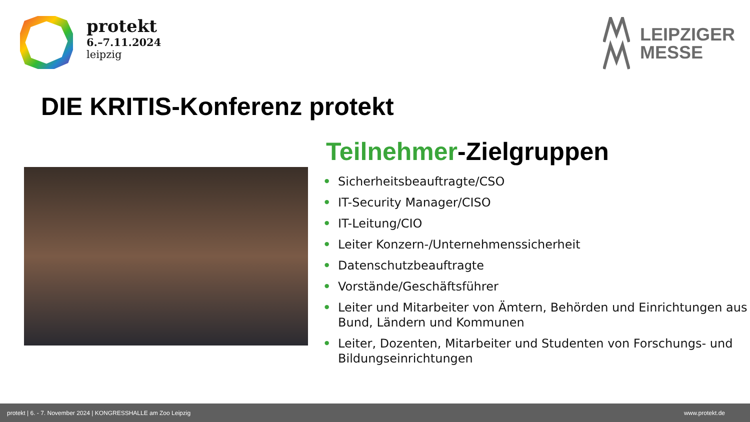protekt
6.–7.11.2024
leipzig
LEIPZIGER
MESSE
DIE KRITIS-Konferenz protekt
Teilnehmer-Zielgruppen
• Sicherheitsbeauftragte/CSO
• IT-Security Manager/CISO
• IT-Leitung/CIO
• Leiter Konzern-/Unternehmenssicherheit
• Datenschutzbeauftragte
• Vorstände/Geschäftsführer
• Leiter und Mitarbeiter von Ämtern, Behörden und Einrichtungen aus Bund, Ländern und Kommunen
• Leiter, Dozenten, Mitarbeiter und Studenten von Forschungs- und Bildungseinrichtungen
protekt | 6. - 7. November 2024 | KONGRESSHALLE am Zoo Leipzig www.protekt.de